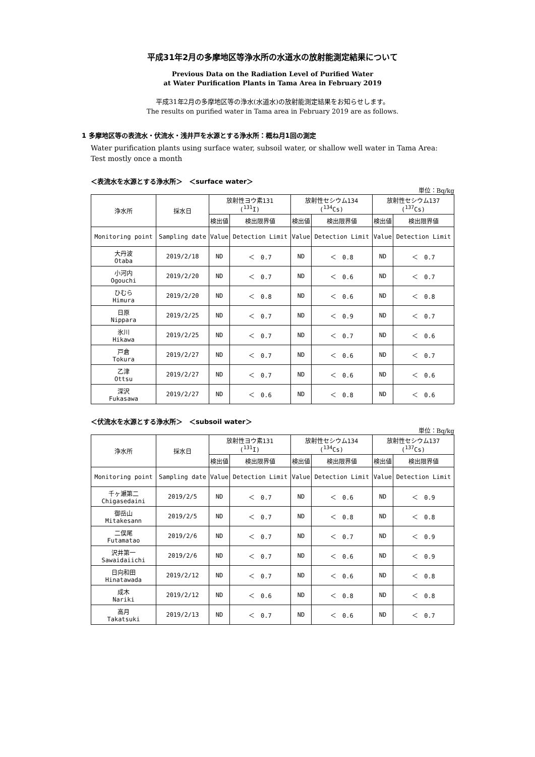平成31年2月の多摩地区等浄水所の水道水の放射能測定結果について
Previous Data on the Radiation Level of Purified Water
at Water Purification Plants in Tama Area in February 2019
平成31年2月の多摩地区等の浄水(水道水)の放射能測定結果をお知らせします。
The results on purified water in Tama area in February 2019 are as follows.
1 多摩地区等の表流水・伏流水・浅井戸を水源とする浄水所：概ね月1回の測定
Water purification plants using surface water, subsoil water, or shallow well water in Tama Area: Test mostly once a month
＜表流水を水源とする浄水所＞　＜surface water＞
単位：Bq/kg
| 浄水所 | 採水日 | 放射性ヨウ素131 (<sup>131</sup>I) | | 放射性セシウム134 (<sup>134</sup>Cs) | | 放射性セシウム137 (<sup>137</sup>Cs) | |
| | | 検出値 | 検出限界値 | 検出値 | 検出限界値 | 検出値 | 検出限界値 |
| Monitoring point | Sampling date | Value | Detection Limit | Value | Detection Limit | Value | Detection Limit |
| 大丹波 Otaba | 2019/2/18 | ND | ＜ 0.7 | ND | ＜ 0.8 | ND | ＜ 0.7 |
| 小河内 Ogouchi | 2019/2/20 | ND | ＜ 0.7 | ND | ＜ 0.6 | ND | ＜ 0.7 |
| ひむら Himura | 2019/2/20 | ND | ＜ 0.8 | ND | ＜ 0.6 | ND | ＜ 0.8 |
| 日原 Nippara | 2019/2/25 | ND | ＜ 0.7 | ND | ＜ 0.9 | ND | ＜ 0.7 |
| 氷川 Hikawa | 2019/2/25 | ND | ＜ 0.7 | ND | ＜ 0.7 | ND | ＜ 0.6 |
| 戸倉 Tokura | 2019/2/27 | ND | ＜ 0.7 | ND | ＜ 0.6 | ND | ＜ 0.7 |
| 乙津 Ottsu | 2019/2/27 | ND | ＜ 0.7 | ND | ＜ 0.6 | ND | ＜ 0.6 |
| 深沢 Fukasawa | 2019/2/27 | ND | ＜ 0.6 | ND | ＜ 0.8 | ND | ＜ 0.6 |
＜伏流水を水源とする浄水所＞　＜subsoil water＞
単位：Bq/kg
| 浄水所 | 採水日 | 放射性ヨウ素131 (<sup>131</sup>I) | | 放射性セシウム134 (<sup>134</sup>Cs) | | 放射性セシウム137 (<sup>137</sup>Cs) | |
| | | 検出値 | 検出限界値 | 検出値 | 検出限界値 | 検出値 | 検出限界値 |
| Monitoring point | Sampling date | Value | Detection Limit | Value | Detection Limit | Value | Detection Limit |
| 千ヶ瀬第二 Chigasedaini | 2019/2/5 | ND | ＜ 0.7 | ND | ＜ 0.6 | ND | ＜ 0.9 |
| 御岳山 Mitakesann | 2019/2/5 | ND | ＜ 0.7 | ND | ＜ 0.8 | ND | ＜ 0.8 |
| 二俣尾 Futamatao | 2019/2/6 | ND | ＜ 0.7 | ND | ＜ 0.7 | ND | ＜ 0.9 |
| 沢井第一 Sawaidaiichi | 2019/2/6 | ND | ＜ 0.7 | ND | ＜ 0.6 | ND | ＜ 0.9 |
| 日向和田 Hinatawada | 2019/2/12 | ND | ＜ 0.7 | ND | ＜ 0.6 | ND | ＜ 0.8 |
| 成木 Nariki | 2019/2/12 | ND | ＜ 0.6 | ND | ＜ 0.8 | ND | ＜ 0.8 |
| 高月 Takatsuki | 2019/2/13 | ND | ＜ 0.7 | ND | ＜ 0.6 | ND | ＜ 0.7 |